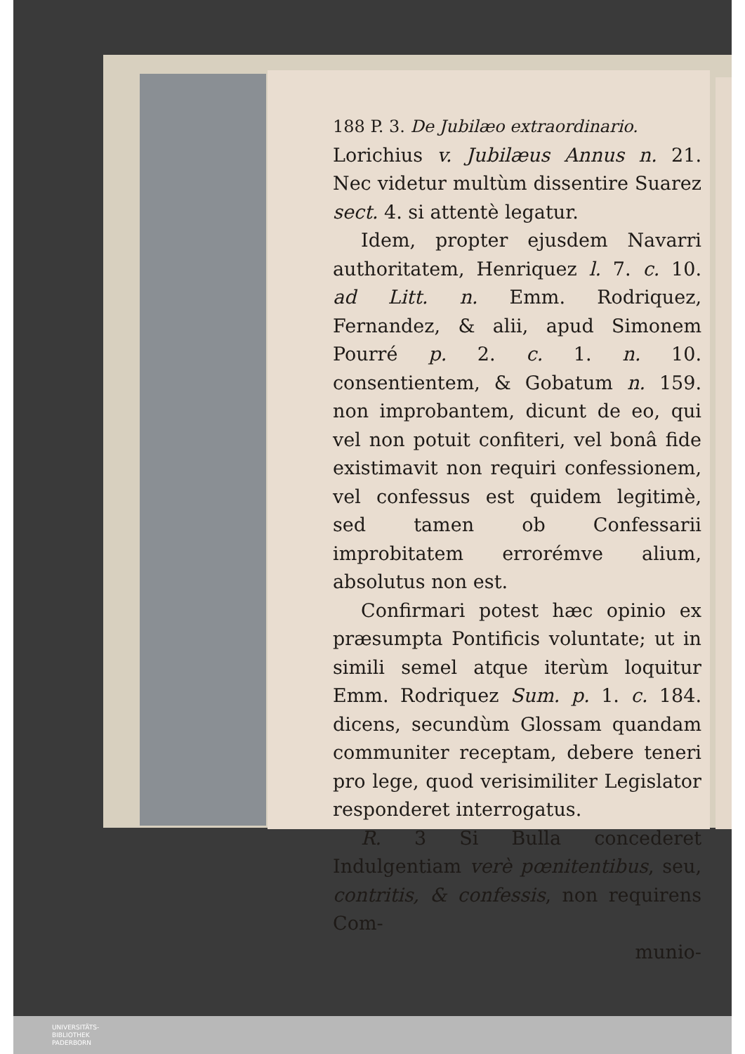188 P. 3. De Jubilæo extraordinario.
Lorichius v. Jubilæus Annus n. 21. Nec videtur multùm dissentire Suarez sect. 4. si attentè legatur.
Idem, propter ejusdem Navarri authoritatem, Henriquez l. 7. c. 10. ad Litt. n. Emm. Rodriquez, Fernandez, & alii, apud Simonem Pourré p. 2. c. 1. n. 10. consentientem, & Gobatum n. 159. non improbantem, dicunt de eo, qui vel non potuit confiteri, vel bonâ fide existimavit non requiri confessionem, vel confessus est quidem legitimè, sed tamen ob Confessarii improbitatem errorémve alium, absolutus non est.
Confirmari potest hæc opinio ex præsumpta Pontificis voluntate; ut in simili semel atque iterùm loquitur Emm. Rodriquez Sum. p. 1. c. 184. dicens, secundùm Glossam quandam communiter receptam, debere teneri pro lege, quod verisimiliter Legislator responderet interrogatus.
R. 3 Si Bulla concederet Indulgentiam verè pœnitentibus, seu, contritis, & confessis, non requirens Com-
munio-
UNIVERSITÄTS-
BIBLIOTHEK
PADERBORN